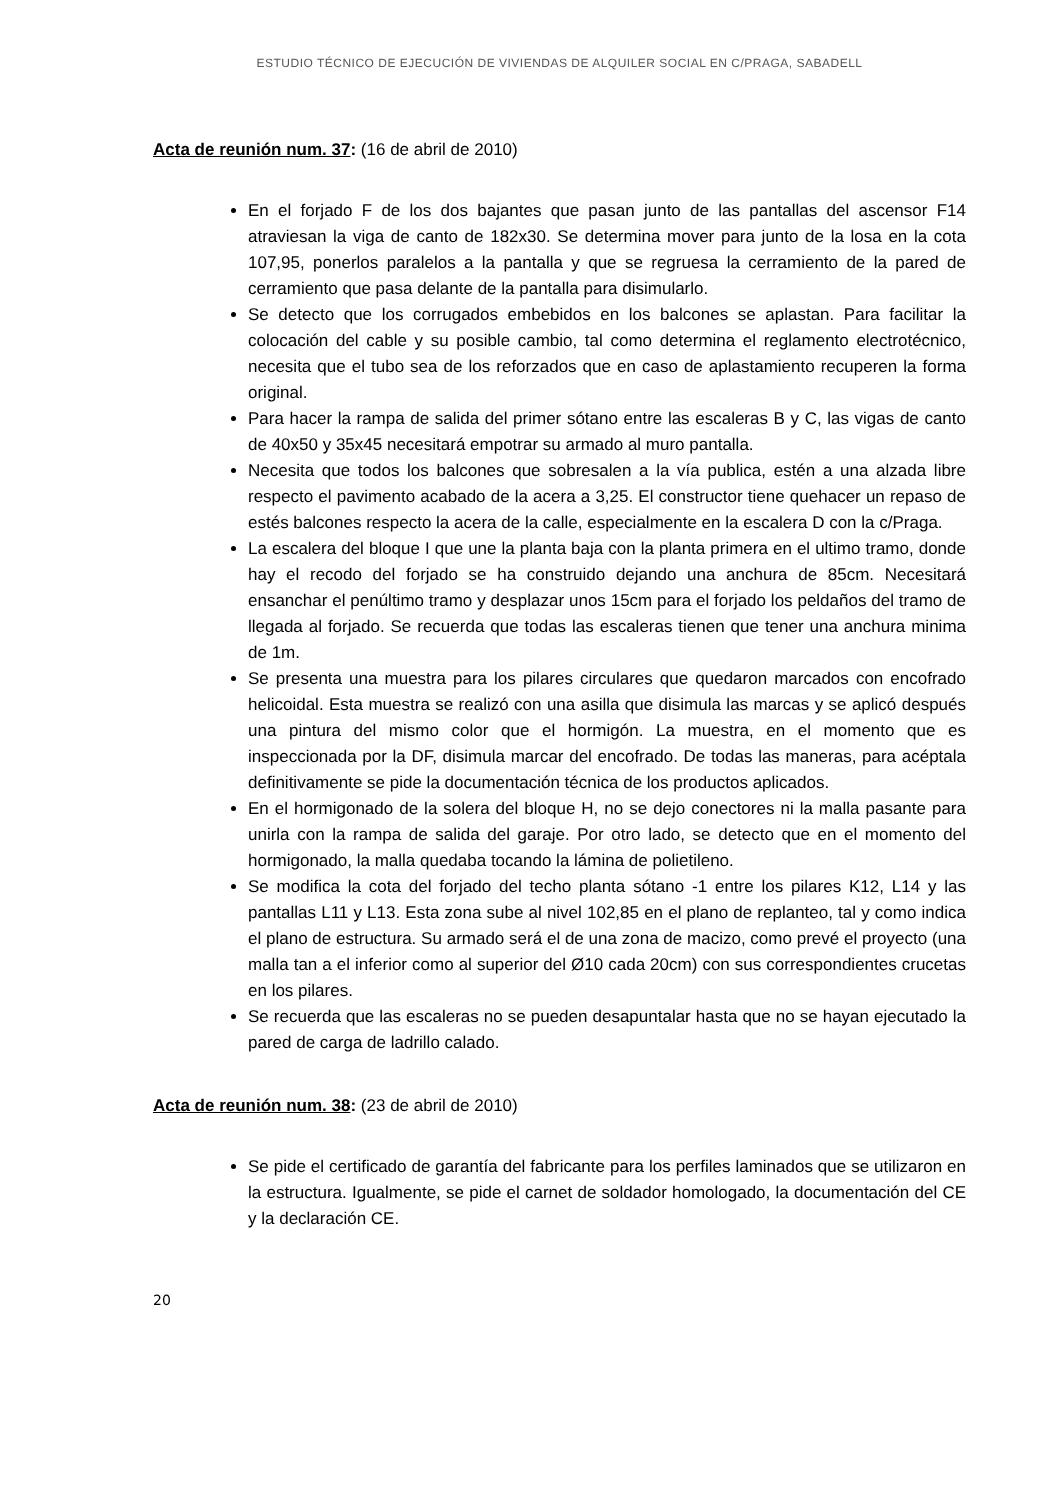ESTUDIO TÉCNICO DE EJECUCIÓN DE VIVIENDAS DE ALQUILER SOCIAL EN C/PRAGA, SABADELL
Acta de reunión num. 37: (16 de abril de 2010)
En el forjado F de los dos bajantes que pasan junto de las pantallas del ascensor F14 atraviesan la viga de canto de 182x30. Se determina mover para junto de la losa en la cota 107,95, ponerlos paralelos a la pantalla y que se regruesa la cerramiento de la pared de cerramiento que pasa delante de la pantalla para disimularlo.
Se detecto que los corrugados embebidos en los balcones se aplastan. Para facilitar la colocación del cable y su posible cambio, tal como determina el reglamento electrotécnico, necesita que el tubo sea de los reforzados que en caso de aplastamiento recuperen la forma original.
Para hacer la rampa de salida del primer sótano entre las escaleras B y C, las vigas de canto de 40x50 y 35x45 necesitará empotrar su armado al muro pantalla.
Necesita que todos los balcones que sobresalen a la vía publica, estén a una alzada libre respecto el pavimento acabado de la acera a 3,25. El constructor tiene quehacer un repaso de estés balcones respecto la acera de la calle, especialmente en la escalera D con la c/Praga.
La escalera del bloque I que une la planta baja con la planta primera en el ultimo tramo, donde hay el recodo del forjado se ha construido dejando una anchura de 85cm. Necesitará ensanchar el penúltimo tramo y desplazar unos 15cm para el forjado los peldaños del tramo de llegada al forjado. Se recuerda que todas las escaleras tienen que tener una anchura minima de 1m.
Se presenta una muestra para los pilares circulares que quedaron marcados con encofrado helicoidal. Esta muestra se realizó con una asilla que disimula las marcas y se aplicó después una pintura del mismo color que el hormigón. La muestra, en el momento que es inspeccionada por la DF, disimula marcar del encofrado. De todas las maneras, para acéptala definitivamente se pide la documentación técnica de los productos aplicados.
En el hormigonado de la solera del bloque H, no se dejo conectores ni la malla pasante para unirla con la rampa de salida del garaje. Por otro lado, se detecto que en el momento del hormigonado, la malla quedaba tocando la lámina de polietileno.
Se modifica la cota del forjado del techo planta sótano -1 entre los pilares K12, L14 y las pantallas L11 y L13. Esta zona sube al nivel 102,85 en el plano de replanteo, tal y como indica el plano de estructura. Su armado será el de una zona de macizo, como prevé el proyecto (una malla tan a el inferior como al superior del Ø10 cada 20cm) con sus correspondientes crucetas en los pilares.
Se recuerda que las escaleras no se pueden desapuntalar hasta que no se hayan ejecutado la pared de carga de ladrillo calado.
Acta de reunión num. 38: (23 de abril de 2010)
Se pide el certificado de garantía del fabricante para los perfiles laminados que se utilizaron en la estructura. Igualmente, se pide el carnet de soldador homologado, la documentación del CE y la declaración CE.
20